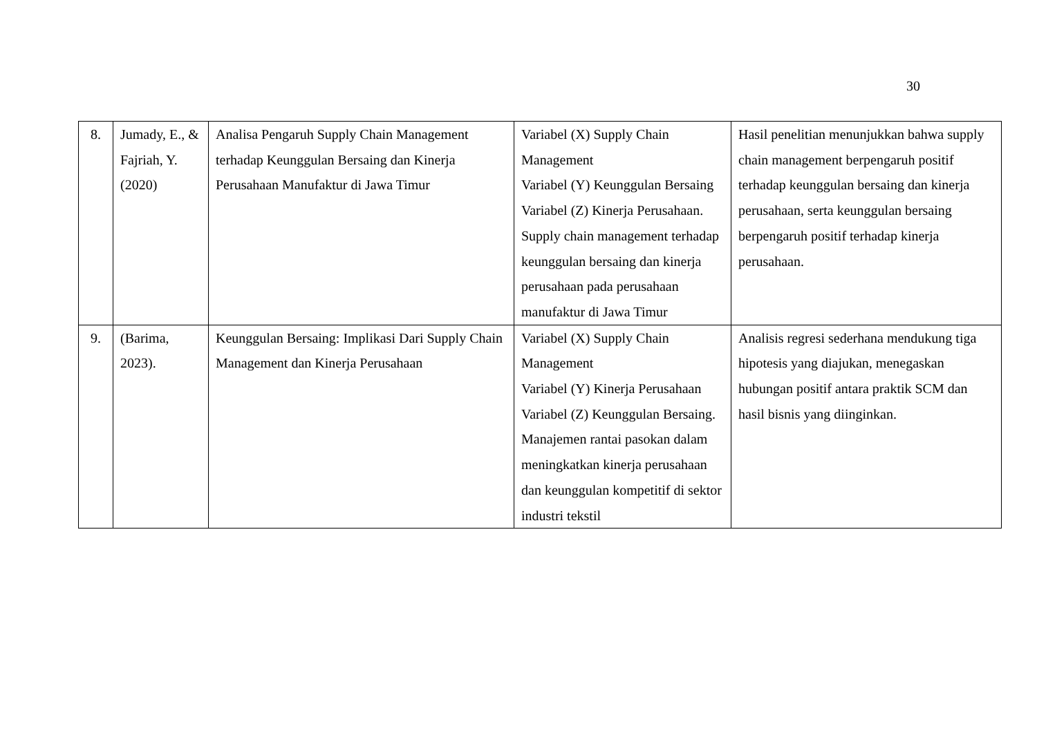30
| 8. | Jumady, E., & Fajriah, Y. (2020) | Analisa Pengaruh Supply Chain Management terhadap Keunggulan Bersaing dan Kinerja Perusahaan Manufaktur di Jawa Timur | Variabel (X) Supply Chain Management Variabel (Y) Keunggulan Bersaing Variabel (Z) Kinerja Perusahaan. Supply chain management terhadap keunggulan bersaing dan kinerja perusahaan pada perusahaan manufaktur di Jawa Timur | Hasil penelitian menunjukkan bahwa supply chain management berpengaruh positif terhadap keunggulan bersaing dan kinerja perusahaan, serta keunggulan bersaing berpengaruh positif terhadap kinerja perusahaan. |
| 9. | (Barima, 2023). | Keunggulan Bersaing: Implikasi Dari Supply Chain Management dan Kinerja Perusahaan | Variabel (X) Supply Chain Management Variabel (Y) Kinerja Perusahaan Variabel (Z) Keunggulan Bersaing. Manajemen rantai pasokan dalam meningkatkan kinerja perusahaan dan keunggulan kompetitif di sektor industri tekstil | Analisis regresi sederhana mendukung tiga hipotesis yang diajukan, menegaskan hubungan positif antara praktik SCM dan hasil bisnis yang diinginkan. |